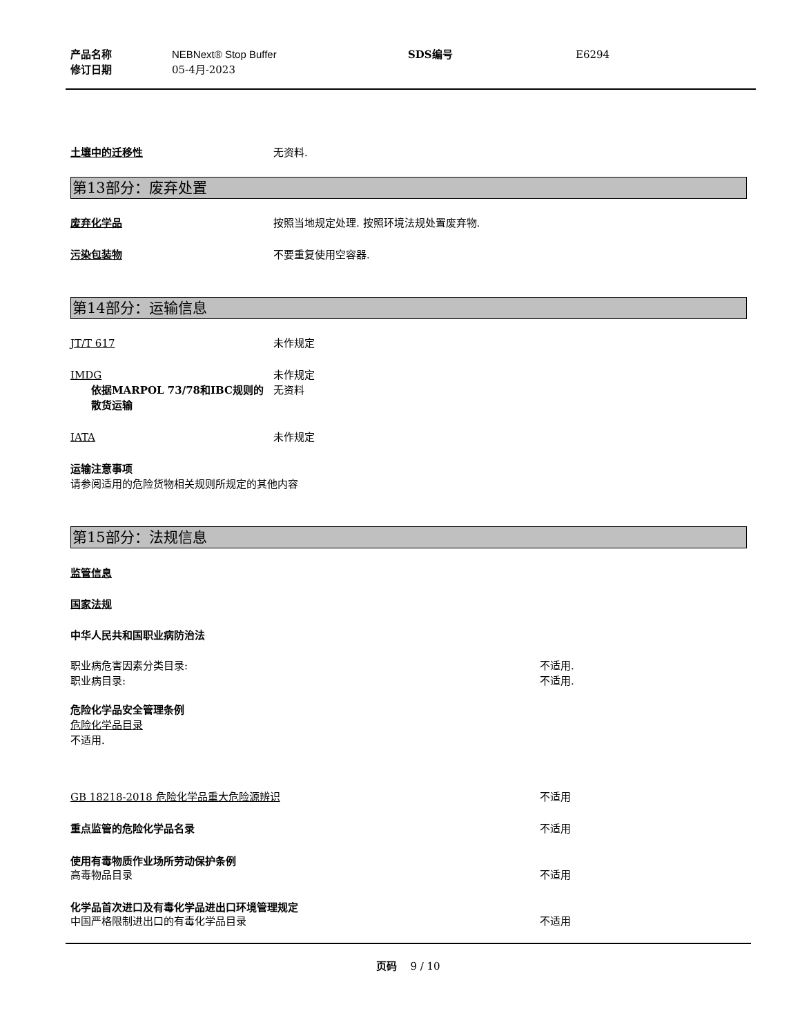产品名称
修订日期
NEBNext® Stop Buffer
05-4月-2023
SDS编号 E6294
土壤中的迁移性 无资料.
第13部分：废弃处置
废弃化学品 按照当地规定处理. 按照环境法规处置废弃物.
污染包装物 不要重复使用空容器.
第14部分：运输信息
JT/T 617 未作规定
IMDG 未作规定
依据MARPOL 73/78和IBC规则的散货运输
无资料
IATA 未作规定
运输注意事项
请参阅适用的危险货物相关规则所规定的其他内容
第15部分：法规信息
监管信息
国家法规
中华人民共和国职业病防治法
职业病危害因素分类目录: 不适用.
职业病目录: 不适用.
危险化学品安全管理条例
危险化学品目录
不适用.
GB 18218-2018 危险化学品重大危险源辨识 不适用
重点监管的危险化学品名录 不适用
使用有毒物质作业场所劳动保护条例
高毒物品目录 不适用
化学品首次进口及有毒化学品进出口环境管理规定
中国严格限制进出口的有毒化学品目录 不适用
页码 9 / 10